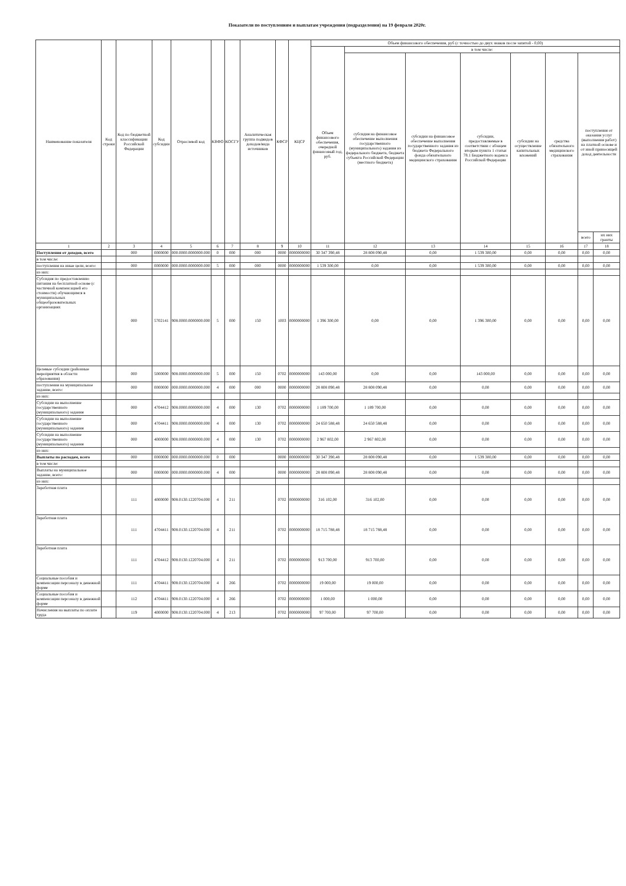Показатели по поступлениям и выплатам учреждения (подразделения) на 19 февраля 2020г.
| Наименование показателя | Код строки | Код по бюджетной классификации Российской Федерации | Код субсидии | Отраслевой код | КВФО | КОСГУ | Аналитическая группа подвидов доходов/вида источников | КФСР | КЦСР | Объем финансового обеспечения, руб (с точностью до двух знаков после запятой - 0,00) | | | | | | | |
| --- | --- | --- | --- | --- | --- | --- | --- | --- | --- | --- | --- | --- | --- | --- | --- | --- | --- |
| | | | | | | | | | | Объем финансового обеспечения, очередной финансовый год, руб. | в том числе: | | | | | | |
| | | | | | | | | | | | субсидия на финансовое обеспечение выполнения государственного (муниципального) задания из федерального бюджета, бюджета субъекта Российской Федерации (местного бюджета) | субсидии на финансовое обеспечение выполнения государственного задания из бюджета Федерального фонда обязательного медицинского страхования | субсидии, предоставляемые в соответствии с абзацем вторым пункта 1 статьи 78.1 Бюджетного кодекса Российской Федерации | субсидии на осуществление капитальных вложений | средства обязательного медицинского страхования | поступления от оказания услуг (выполнения работ) на платной основе и от иной приносящей доход деятельности | |
| | | | | | | | | | | | | | | | | всего | их них гранты |
| 1 | 2 | 3 | 4 | 5 | 6 | 7 | 8 | 9 | 10 | 11 | 12 | 13 | 14 | 15 | 16 | 17 | 18 |
| Поступления от доходов, всего | | 000 | 0000000 | 000.0000.0000000.000 | 0 | 000 | 000 | 0000 | 0000000000 | 30 347 390,48 | 28 808 090,48 | 0,00 | 1 539 300,00 | 0,00 | 0,00 | 0,00 | 0,00 |
| в том числе: | | | | | | | | | | | | | | | | | |
| поступления на иные цели, всего: | | 000 | 0000000 | 000.0000.0000000.000 | 5 | 000 | 000 | 0000 | 0000000000 | 1 539 300,00 | 0,00 | 0,00 | 1 539 300,00 | 0,00 | 0,00 | 0,00 | 0,00 |
| из них: | | | | | | | | | | | | | | | | | |
| Субсидия по предоставлению питания на бесплатной основе (с частичной компенсацией его стоимости) обучающимся в муниципальных общеобразовательных организациях | | 000 | 5702141 | 908.0000.0000000.000 | 5 | 000 | 150 | 1003 | 0000000000 | 1 396 300,00 | 0,00 | 0,00 | 1 396 300,00 | 0,00 | 0,00 | 0,00 | 0,00 |
| Целевые субсидии (районные мероприятия в области образования) | | 000 | 5000000 | 908.0000.0000000.000 | 5 | 000 | 150 | 0702 | 0000000000 | 143 000,00 | 0,00 | 0,00 | 143 000,00 | 0,00 | 0,00 | 0,00 | 0,00 |
| поступления на муниципальное задание, всего: | | 000 | 0000000 | 000.0000.0000000.000 | 4 | 000 | 000 | 0000 | 0000000000 | 28 808 090,48 | 28 808 090,48 | 0,00 | 0,00 | 0,00 | 0,00 | 0,00 | 0,00 |
| из них: | | | | | | | | | | | | | | | | | |
| Субсидии на выполнение государственного (муниципального) задания | | 000 | 4704412 | 908.0000.0000000.000 | 4 | 000 | 130 | 0702 | 0000000000 | 1 189 700,00 | 1 189 700,00 | 0,00 | 0,00 | 0,00 | 0,00 | 0,00 | 0,00 |
| Субсидии на выполнение государственного (муниципального) задания | | 000 | 4704411 | 908.0000.0000000.000 | 4 | 000 | 130 | 0702 | 0000000000 | 24 650 588,48 | 24 650 588,48 | 0,00 | 0,00 | 0,00 | 0,00 | 0,00 | 0,00 |
| Субсидии на выполнение государственного (муниципального) задания | | 000 | 4000000 | 908.0000.0000000.000 | 4 | 000 | 130 | 0702 | 0000000000 | 2 967 802,00 | 2 967 802,00 | 0,00 | 0,00 | 0,00 | 0,00 | 0,00 | 0,00 |
| из них: | | | | | | | | | | | | | | | | | |
| Выплаты по расходам, всего | | 000 | 0000000 | 000.0000.0000000.000 | 0 | 000 | | 0000 | 0000000000 | 30 347 390,48 | 28 808 090,48 | 0,00 | 1 539 300,00 | 0,00 | 0,00 | 0,00 | 0,00 |
| в том числе: | | | | | | | | | | | | | | | | | |
| Выплаты на муниципальное задание, всего: | | 000 | 0000000 | 000.0000.0000000.000 | 4 | 000 | | 0000 | 0000000000 | 28 808 090,48 | 28 808 090,48 | 0,00 | 0,00 | 0,00 | 0,00 | 0,00 | 0,00 |
| из них: | | | | | | | | | | | | | | | | | |
| Заработная плата | | 111 | 4000000 | 908.0130.1220704.000 | 4 | 211 | | 0702 | 0000000000 | 316 102,00 | 316 102,00 | 0,00 | 0,00 | 0,00 | 0,00 | 0,00 | 0,00 |
| Заработная плата | | 111 | 4704411 | 908.0130.1220704.000 | 4 | 211 | | 0702 | 0000000000 | 18 715 788,48 | 18 715 788,48 | 0,00 | 0,00 | 0,00 | 0,00 | 0,00 | 0,00 |
| Заработная плата | | 111 | 4704412 | 908.0130.1220704.000 | 4 | 211 | | 0702 | 0000000000 | 913 700,00 | 913 700,00 | 0,00 | 0,00 | 0,00 | 0,00 | 0,00 | 0,00 |
| Социальные пособия и компенсации персоналу в денежной форме | | 111 | 4704411 | 908.0130.1220704.000 | 4 | 266 | | 0702 | 0000000000 | 19 000,00 | 19 000,00 | 0,00 | 0,00 | 0,00 | 0,00 | 0,00 | 0,00 |
| Социальные пособия и компенсации персоналу в денежной форме | | 112 | 4704411 | 908.0130.1220704.000 | 4 | 266 | | 0702 | 0000000000 | 1 000,00 | 1 000,00 | 0,00 | 0,00 | 0,00 | 0,00 | 0,00 | 0,00 |
| Начисления на выплаты по оплате труда | | 119 | 4000000 | 908.0130.1220704.000 | 4 | 213 | | 0702 | 0000000000 | 97 700,00 | 97 700,00 | 0,00 | 0,00 | 0,00 | 0,00 | 0,00 | 0,00 |